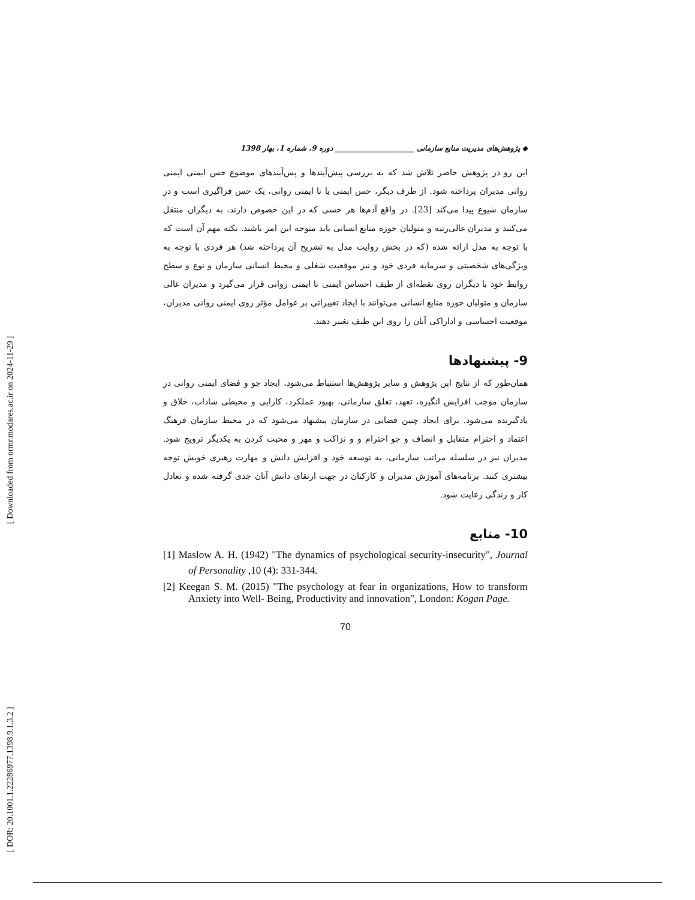[ Downloaded from ormr.modares.ac.ir on 2024-11-29 ]
[ DOR: 20.1001.1.22286977.1398.9.1.3.2 ]
◆ پژوهش‌های مدیریت منابع سازمانی ______________________ دوره 9، شماره 1، بهار 1398
این رو در پژوهش حاضر تلاش شد که به بررسی پیش‌آیندها و پس‌آیندهای موضوع حس ایمنی ایمنی روانی مدیران پرداخته شود. از طرف دیگر، حس ایمنی یا نا ایمنی روانی، یک حس فراگیری است و در سازمان شیوع پیدا می‌کند [23]. در واقع آدم‌ها هر حسی که در این خصوص دارند، به دیگران منتقل می‌کنند و مدیران عالی‌رتبه و متولیان حوزه منابع انسانی باید متوجه این امر باشند. نکته مهم آن است که با توجه به مدل ارائه شده (که در بخش روایت مدل به تشریح آن پرداخته شد) هر فردی با توجه به ویژگی‌های شخصیتی و سرمایه فردی خود و نیز موقعیت شغلی و محیط انسانی سازمان و نوع و سطح روابط خود با دیگران روی نقطه‌ای از طیف احساس ایمنی نا ایمنی روانی قرار می‌گیرد و مدیران عالی سازمان و متولیان حوزه منابع انسانی می‌توانند با ایجاد تغییراتی بر عوامل مؤثر روی ایمنی روانی مدیران، موقعیت احساسی و اداراکی آنان را روی این طیف تغییر دهند.
9- پیشنهادها
همان‌طور که از نتایج این پژوهش و سایر پژوهش‌ها استنباط می‌شود، ایجاد جو و فضای ایمنی روانی در سازمان موجب افزایش انگیزه، تعهد، تعلق سازمانی، بهبود عملکرد، کارایی و محیطی شاداب، خلاق و یادگیرنده می‌شود. برای ایجاد چنین فضایی در سازمان پیشنهاد می‌شود که در محیط سازمان فرهنگ اعتماد و احترام متقابل و انصاف و جو احترام و و نزاکت و مهر و محبت کردن به یکدیگر ترویج شود. مدیران نیز در سلسله مراتب سازمانی، به توسعه خود و افزایش دانش و مهارت رهبری خویش توجه بیشتری کنند. برنامه‌های آموزش مدیران و کارکنان در جهت ارتقای دانش آنان جدی گرفته شده و تعادل کار و زندگی رعایت شود.
10- منابع
[1] Maslow A. H. (1942) "The dynamics of psychological security-insecurity", Journal of Personality ,10 (4): 331-344.
[2] Keegan S. M. (2015) "The psychology at fear in organizations, How to transform Anxiety into Well- Being, Productivity and innovation", London: Kogan Page.
70